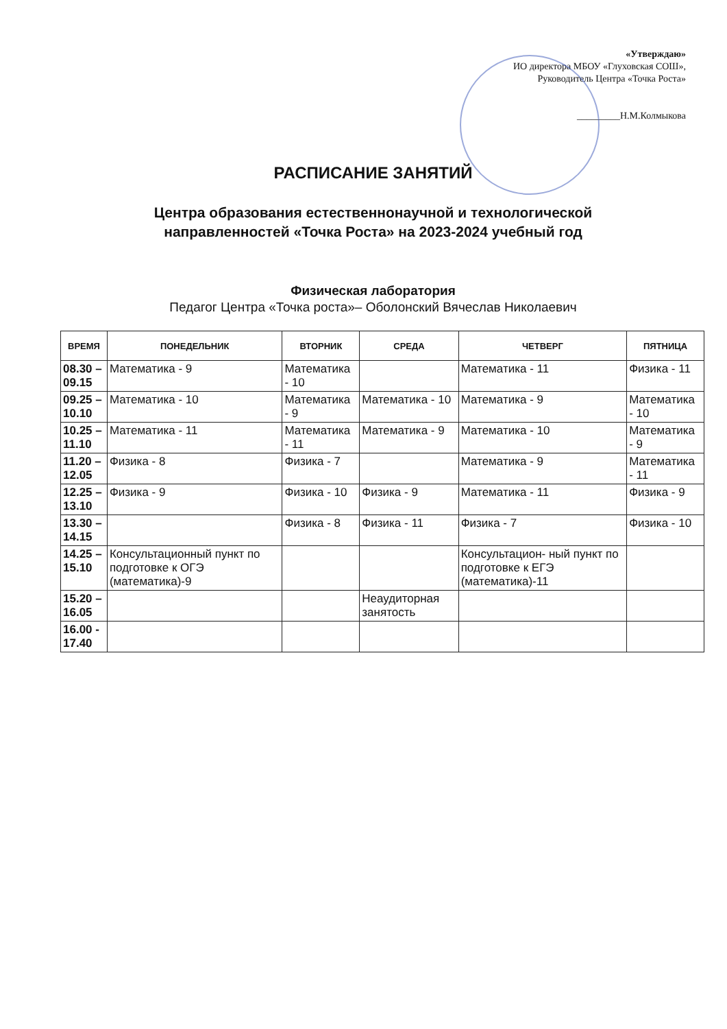«Утверждаю»
ИО директора МБОУ «Глуховская СОШ», Руководитель Центра «Точка Роста»
_________Н.М.Колмыкова
РАСПИСАНИЕ ЗАНЯТИЙ
Центра образования естественнонаучной и технологической
направленностей «Точка Роста» на 2023-2024 учебный год
Физическая лаборатория
Педагог Центра «Точка роста»– Оболонский Вячеслав Николаевич
| ВРЕМЯ | ПОНЕДЕЛЬНИК | ВТОРНИК | СРЕДА | ЧЕТВЕРГ | ПЯТНИЦА |
| --- | --- | --- | --- | --- | --- |
| 08.30 – 09.15 | Математика - 9 | Математика - 10 | | Математика - 11 | Физика - 11 |
| 09.25 – 10.10 | Математика - 10 | Математика - 9 | Математика - 10 | Математика - 9 | Математика - 10 |
| 10.25 – 11.10 | Математика - 11 | Математика - 11 | Математика - 9 | Математика - 10 | Математика - 9 |
| 11.20 – 12.05 | Физика - 8 | Физика - 7 | | Математика - 9 | Математика - 11 |
| 12.25 – 13.10 | Физика - 9 | Физика - 10 | Физика - 9 | Математика - 11 | Физика - 9 |
| 13.30 – 14.15 | | Физика - 8 | Физика - 11 | Физика - 7 | Физика - 10 |
| 14.25 – 15.10 | Консультационный пункт по подготовке к ОГЭ (математика)-9 | | | Консультацион- ный пункт по подготовке к ЕГЭ (математика)-11 | |
| 15.20 – 16.05 | | | Неаудиторная занятость | | |
| 16.00 - 17.40 | | | | | |